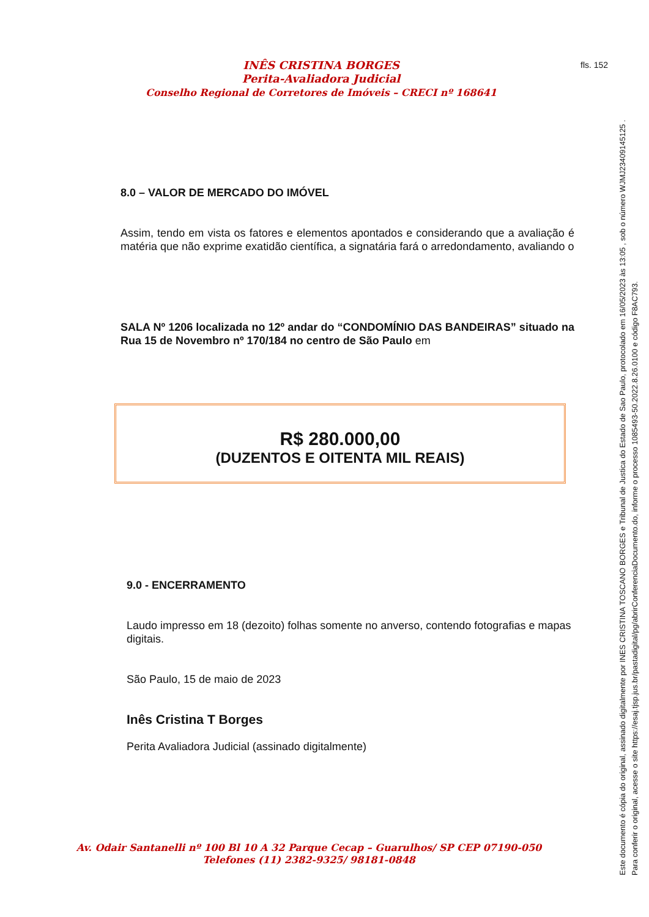fls. 152
INÊS CRISTINA BORGES
Perita-Avaliadora Judicial
Conselho Regional de Corretores de Imóveis – CRECI nº 168641
8.0 – VALOR DE MERCADO DO IMÓVEL
Assim, tendo em vista os fatores e elementos apontados e considerando que a avaliação é matéria que não exprime exatidão científica, a signatária fará o arredondamento, avaliando o
SALA Nº 1206 localizada no 12º andar do “CONDOMÍNIO DAS BANDEIRAS” situado na Rua 15 de Novembro nº 170/184 no centro de São Paulo em
R$ 280.000,00
(DUZENTOS E OITENTA MIL REAIS)
9.0 - ENCERRAMENTO
Laudo impresso em 18 (dezoito) folhas somente no anverso, contendo fotografias e mapas digitais.
São Paulo, 15 de maio de 2023
Inês Cristina T Borges
Perita Avaliadora Judicial (assinado digitalmente)
Av. Odair Santanelli nº 100 Bl 10 A 32 Parque Cecap – Guarulhos/ SP CEP 07190-050
Telefones (11) 2382-9325/ 98181-0848
Este documento é cópia do original, assinado digitalmente por INES CRISTINA TOSCANO BORGES e Tribunal de Justica do Estado de Sao Paulo, protocolado em 16/05/2023 às 13:05 , sob o número WJMJ23409145125 .
Para conferir o original, acesse o site https://esaj.tjsp.jus.br/pastadigital/pg/abrirConferenciaDocumento.do, informe o processo 1085493-50.2022.8.26.0100 e código F8AC793.